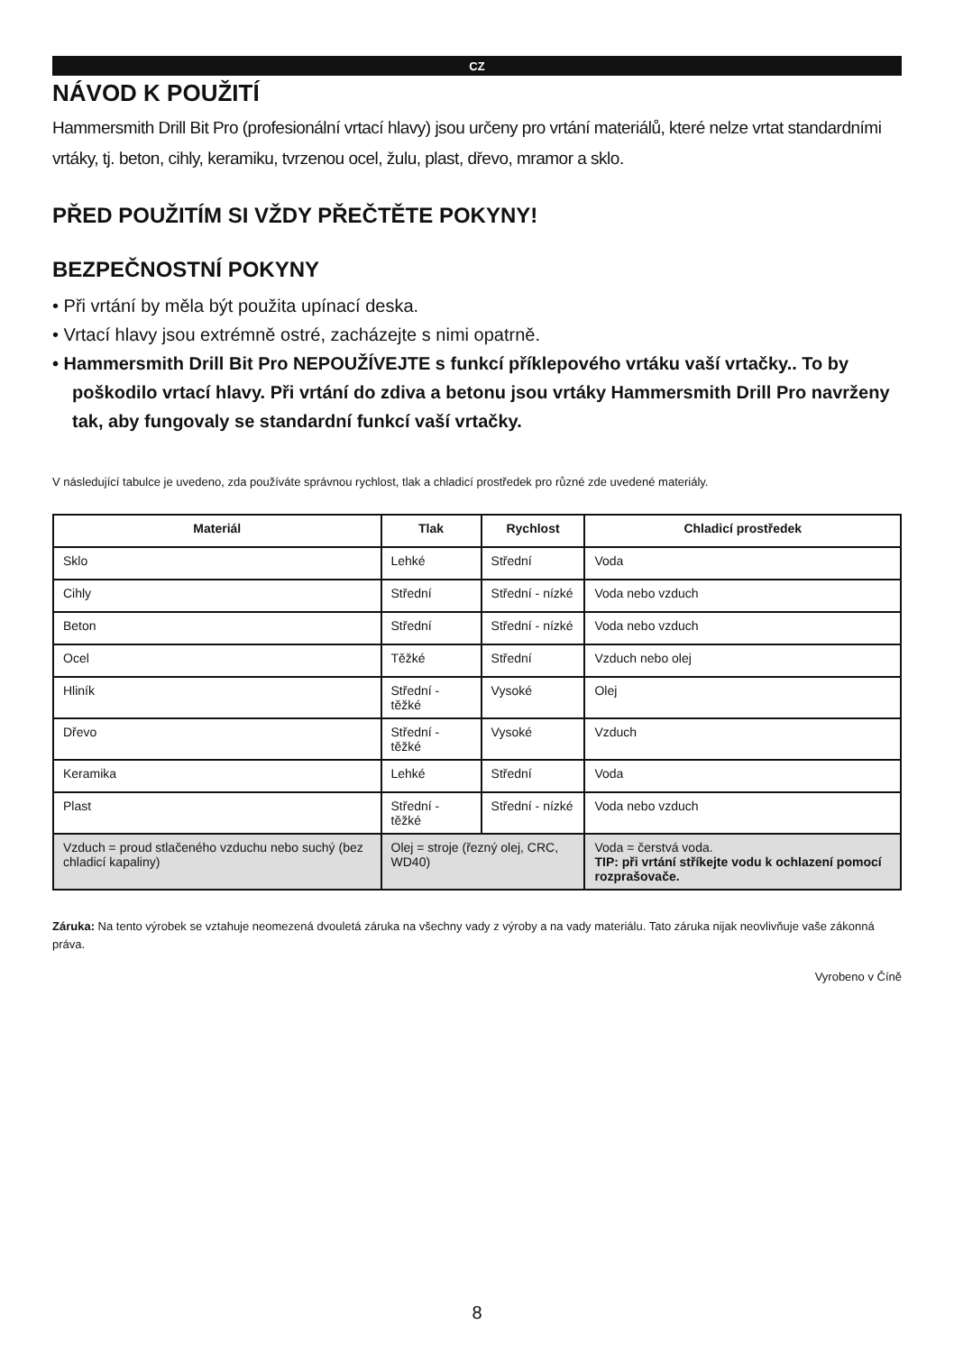CZ
NÁVOD K POUŽITÍ
Hammersmith Drill Bit Pro (profesionální vrtací hlavy) jsou určeny pro vrtání materiálů, které nelze vrtat standardními vrtáky, tj. beton, cihly, keramiku, tvrzenou ocel, žulu, plast, dřevo, mramor a sklo.
PŘED POUŽITÍM SI VŽDY PŘEČTĚTE POKYNY!
BEZPEČNOSTNÍ POKYNY
• Při vrtání by měla být použita upínací deska.
• Vrtací hlavy jsou extrémně ostré, zacházejte s nimi opatrně.
• Hammersmith Drill Bit Pro NEPOUŽÍVEJTE s funkcí příklepového vrtáku vaší vrtačky.. To by poškodilo vrtací hlavy. Při vrtání do zdiva a betonu jsou vrtáky Hammersmith Drill Pro navrženy tak, aby fungovaly se standardní funkcí vaší vrtačky.
V následující tabulce je uvedeno, zda používáte správnou rychlost, tlak a chladicí prostředek pro různé zde uvedené materiály.
| Materiál | Tlak | Rychlost | Chladicí prostředek |
| --- | --- | --- | --- |
| Sklo | Lehké | Střední | Voda |
| Cihly | Střední | Střední - nízké | Voda nebo vzduch |
| Beton | Střední | Střední - nízké | Voda nebo vzduch |
| Ocel | Těžké | Střední | Vzduch nebo olej |
| Hliník | Střední - těžké | Vysoké | Olej |
| Dřevo | Střední - těžké | Vysoké | Vzduch |
| Keramika | Lehké | Střední | Voda |
| Plast | Střední - těžké | Střední - nízké | Voda nebo vzduch |
| Vzduch = proud stlačeného vzduchu nebo suchý (bez chladicí kapaliny) | Olej = stroje (řezný olej, CRC, WD40) | | Voda = čerstvá voda. TIP: při vrtání stříkejte vodu k ochlazení pomocí rozprašovače. |
Záruka: Na tento výrobek se vztahuje neomezená dvouletá záruka na všechny vady z výroby a na vady materiálu. Tato záruka nijak neovlivňuje vaše zákonná práva.
Vyrobeno v Číně
8